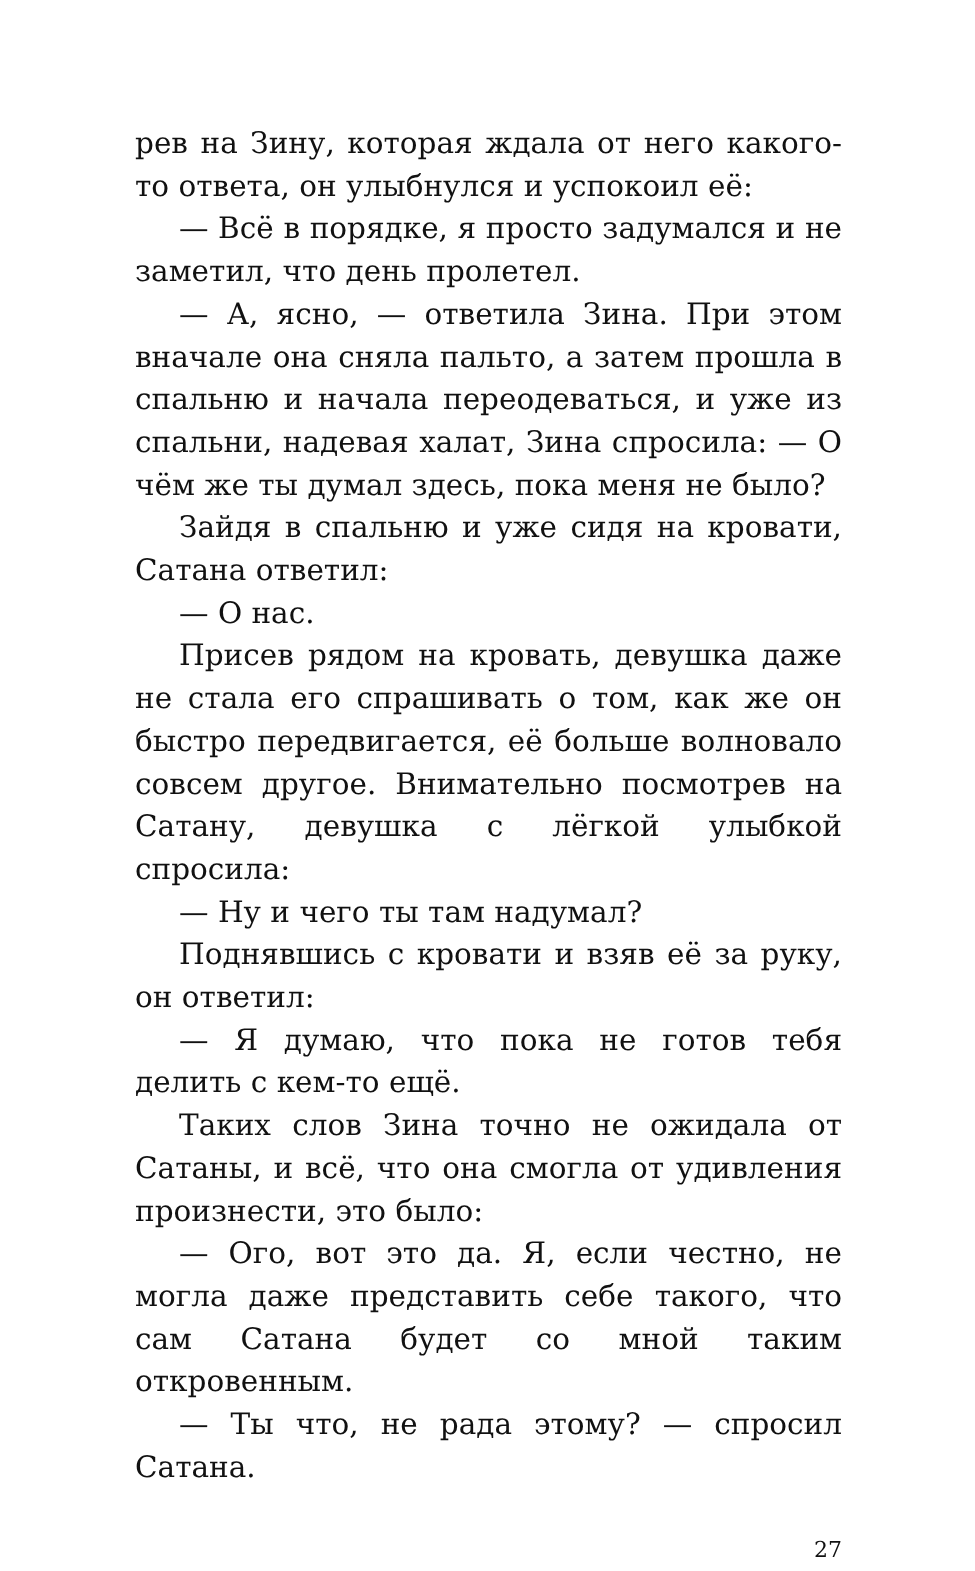рев на Зину, которая ждала от него какого-то ответа, он улыбнулся и успокоил её:
— Всё в порядке, я просто задумался и не заметил, что день пролетел.
— А, ясно, — ответила Зина. При этом вначале она сняла пальто, а затем прошла в спальню и начала переодеваться, и уже из спальни, надевая халат, Зина спросила: — О чём же ты думал здесь, пока меня не было?
Зайдя в спальню и уже сидя на кровати, Сатана ответил:
— О нас.
Присев рядом на кровать, девушка даже не стала его спрашивать о том, как же он быстро передвигается, её больше волновало совсем другое. Внимательно посмотрев на Сатану, девушка с лёгкой улыбкой спросила:
— Ну и чего ты там надумал?
Поднявшись с кровати и взяв её за руку, он ответил:
— Я думаю, что пока не готов тебя делить с кем-то ещё.
Таких слов Зина точно не ожидала от Сатаны, и всё, что она смогла от удивления произнести, это было:
— Ого, вот это да. Я, если честно, не могла даже представить себе такого, что сам Сатана будет со мной таким откровенным.
— Ты что, не рада этому? — спросил Сатана.
27